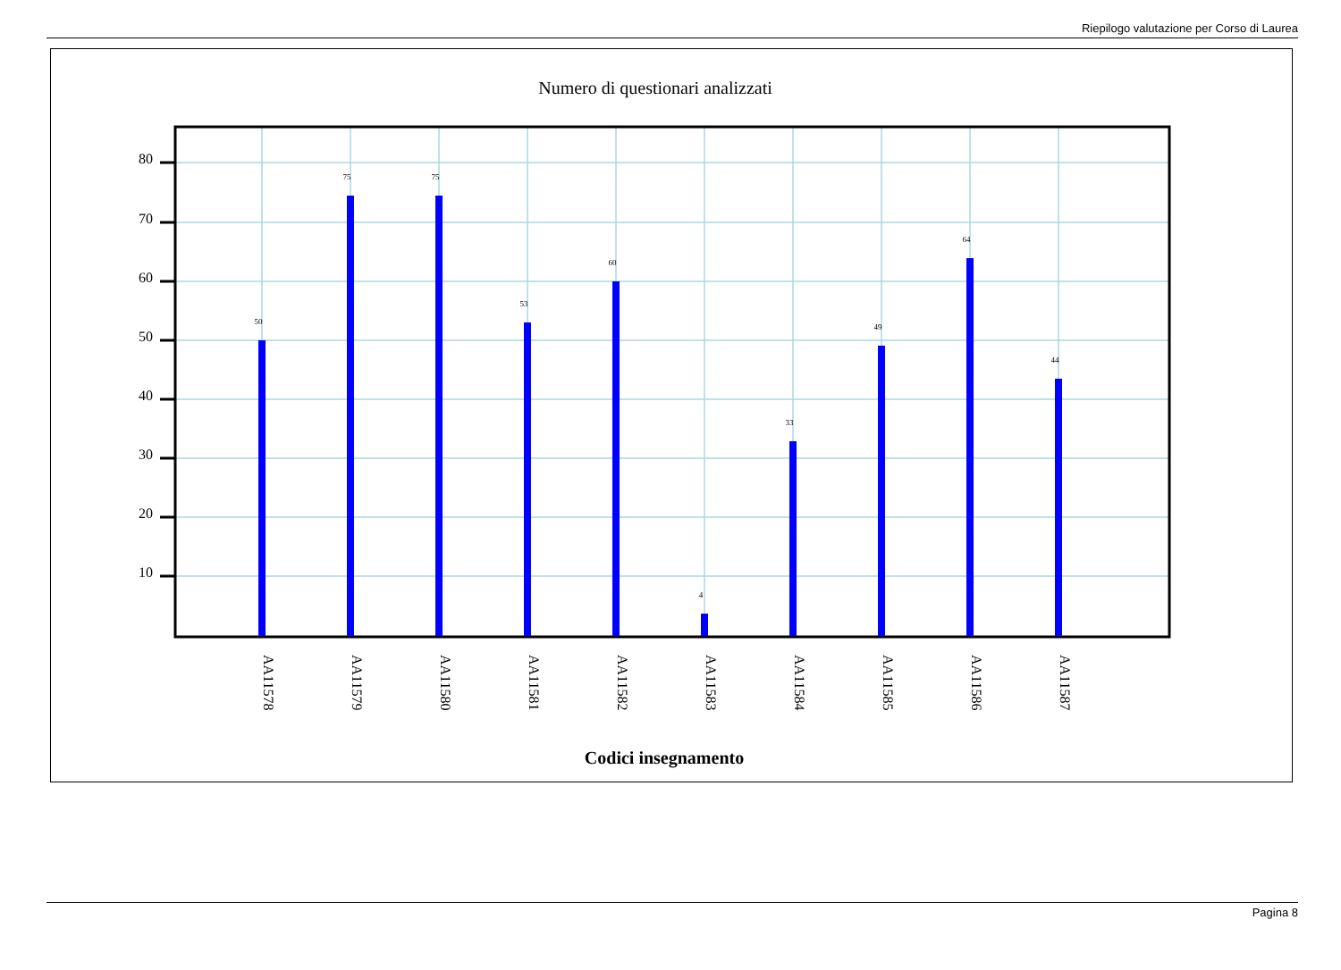Riepilogo valutazione per Corso di Laurea
Numero di questionari analizzati
50
75
75
53
60
4
33
49
64
44
80
70
60
50
40
30
20
10
AA11578
AA11579
AA11580
AA11581
AA11582
AA11583
AA11584
AA11585
AA11586
AA11587
Codici insegnamento
Pagina 8